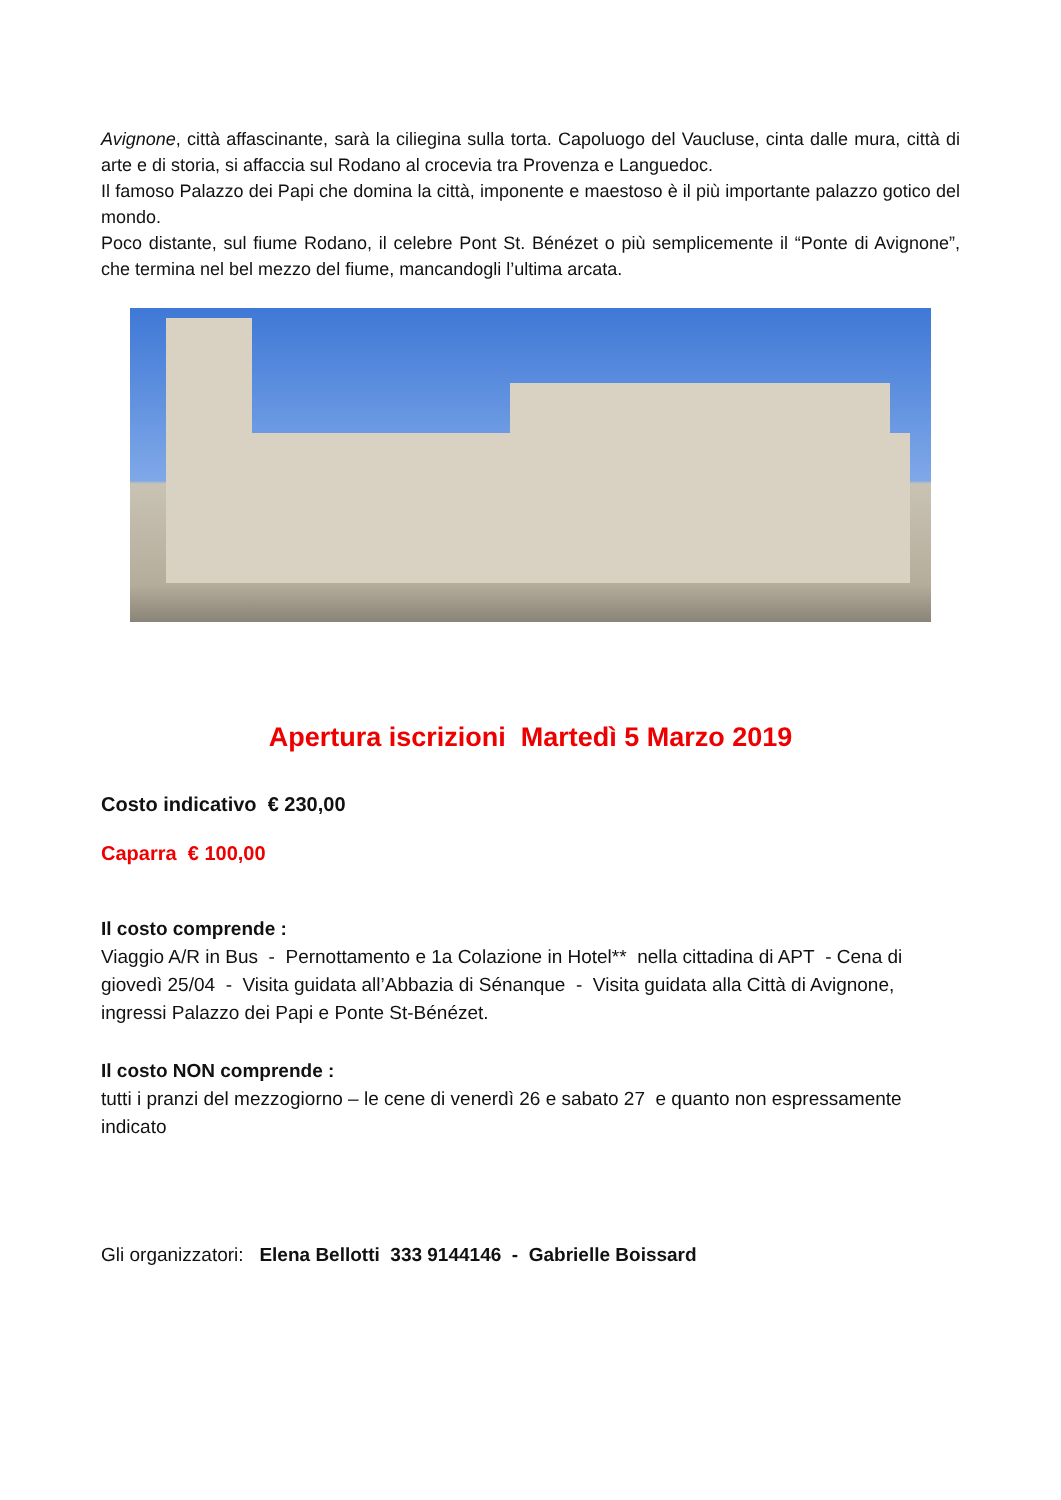Avignone, città affascinante, sarà la ciliegina sulla torta. Capoluogo del Vaucluse, cinta dalle mura, città di arte e di storia, si affaccia sul Rodano al crocevia tra Provenza e Languedoc.
Il famoso Palazzo dei Papi che domina la città, imponente e maestoso è il più importante palazzo gotico del mondo.
Poco distante, sul fiume Rodano, il celebre Pont St. Bénézet o più semplicemente il “Ponte di Avignone”, che termina nel bel mezzo del fiume, mancandogli l’ultima arcata.
Apertura iscrizioni Martedì 5 Marzo 2019
Costo indicativo € 230,00
Caparra € 100,00
Il costo comprende :
Viaggio A/R in Bus - Pernottamento e 1a Colazione in Hotel** nella cittadina di APT - Cena di giovedì 25/04 - Visita guidata all’Abbazia di Sénanque - Visita guidata alla Città di Avignone, ingressi Palazzo dei Papi e Ponte St-Bénézet.
Il costo NON comprende :
tutti i pranzi del mezzogiorno – le cene di venerdì 26 e sabato 27 e quanto non espressamente indicato
Gli organizzatori: Elena Bellotti 333 9144146 - Gabrielle Boissard